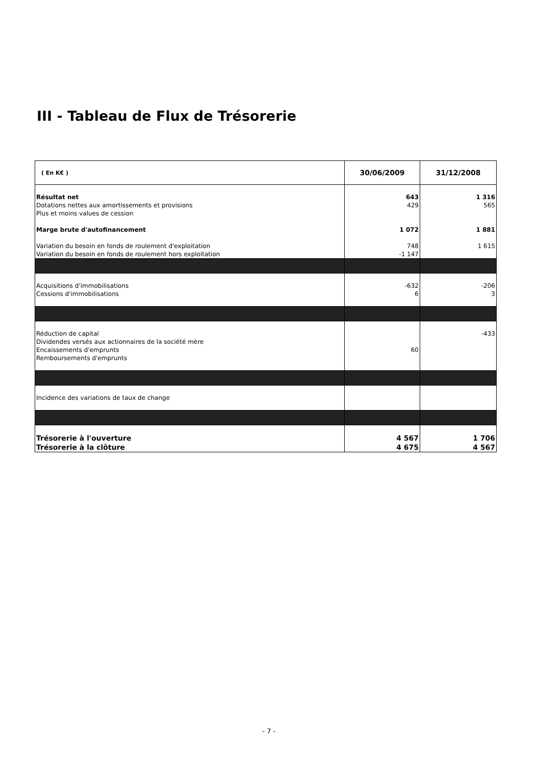III - Tableau de Flux de Trésorerie
| ( En K€ ) | 30/06/2009 | 31/12/2008 |
| --- | --- | --- |
| Résultat net | 643 | 1 316 |
| Dotations nettes aux amortissements et provisions | 429 | 565 |
| Plus et moins values de cession | | |
| Marge brute d'autofinancement | 1 072 | 1 881 |
| Variation du besoin en fonds de roulement d'exploitation | 748 | 1 615 |
| Variation du besoin en fonds de roulement hors exploitation | -1 147 | |
| Acquisitions d'immobilisations | -632 | -206 |
| Cessions d'immobilisations | 6 | 3 |
| Réduction de capital | | -433 |
| Dividendes versés aux actionnaires de la société mère | | |
| Encaissements d'emprunts | 60 | |
| Remboursements d'emprunts | | |
| Incidence des variations de taux de change | | |
| Trésorerie à l'ouverture | 4 567 | 1 706 |
| Trésorerie à la clôture | 4 675 | 4 567 |
- 7 -